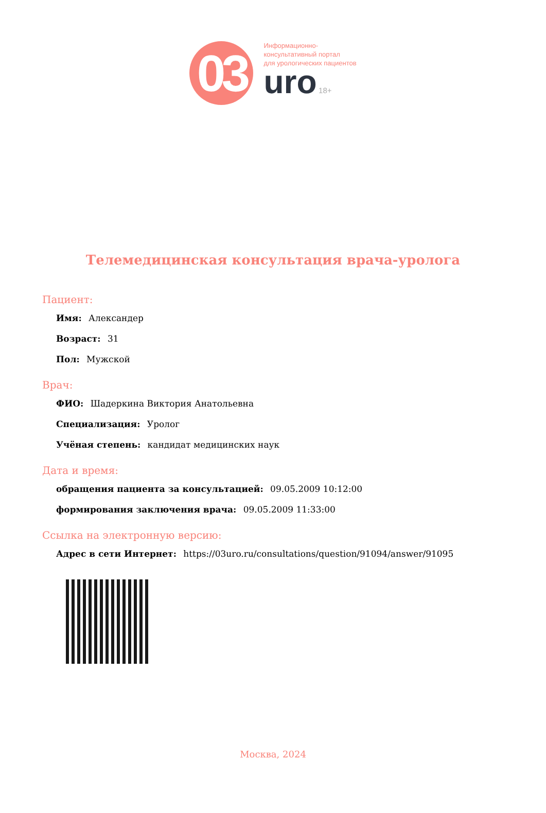03
Информационно-
консультативный портал
для урологических пациентов
uro 18+
Телемедицинская консультация врача-уролога
Пациент:
Имя: Александер
Возраст: 31
Пол: Мужской
Врач:
ФИО: Шадеркина Виктория Анатольевна
Специализация: Уролог
Учёная степень: кандидат медицинских наук
Дата и время:
обращения пациента за консультацией: 09.05.2009 10:12:00
формирования заключения врача: 09.05.2009 11:33:00
Ссылка на электронную версию:
Адрес в сети Интернет: https://03uro.ru/consultations/question/91094/answer/91095
Москва, 2024